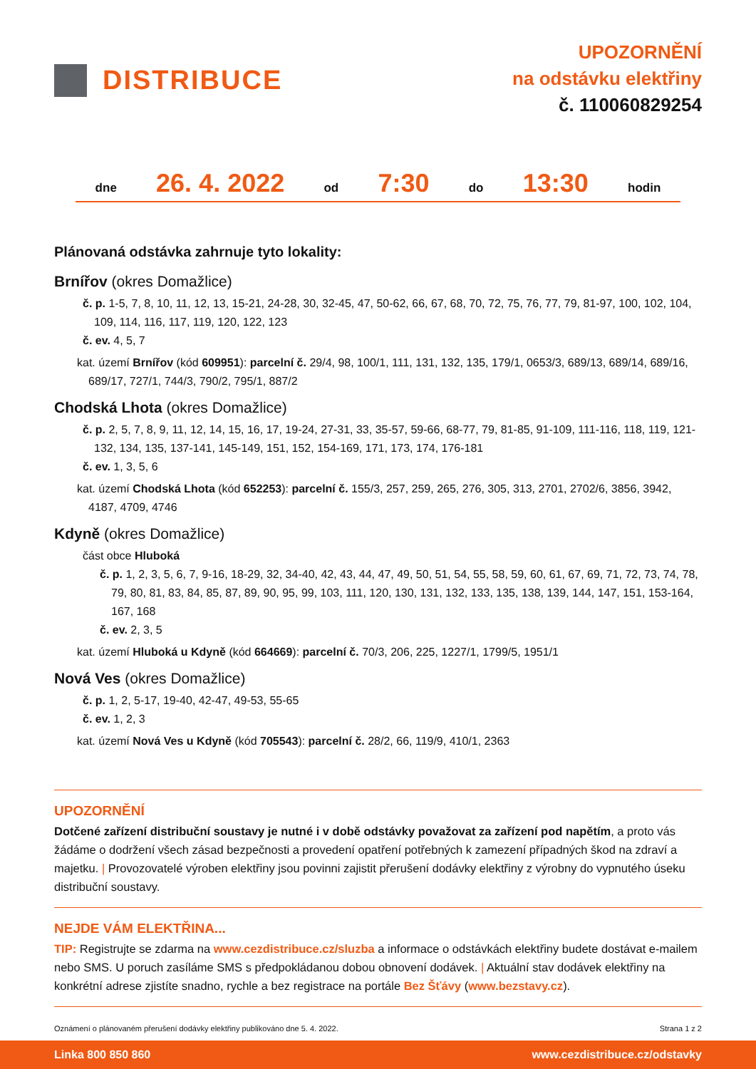DISTRIBUCE
UPOZORNĚNÍ
na odstávku elektřiny
č. 110060829254
dne 26. 4. 2022 od 7:30 do 13:30 hodin
Plánovaná odstávka zahrnuje tyto lokality:
Brnířov (okres Domažlice)
č. p. 1-5, 7, 8, 10, 11, 12, 13, 15-21, 24-28, 30, 32-45, 47, 50-62, 66, 67, 68, 70, 72, 75, 76, 77, 79, 81-97, 100, 102, 104, 109, 114, 116, 117, 119, 120, 122, 123
č. ev. 4, 5, 7
kat. území Brnířov (kód 609951): parcelní č. 29/4, 98, 100/1, 111, 131, 132, 135, 179/1, 0653/3, 689/13, 689/14, 689/16, 689/17, 727/1, 744/3, 790/2, 795/1, 887/2
Chodská Lhota (okres Domažlice)
č. p. 2, 5, 7, 8, 9, 11, 12, 14, 15, 16, 17, 19-24, 27-31, 33, 35-57, 59-66, 68-77, 79, 81-85, 91-109, 111-116, 118, 119, 121-132, 134, 135, 137-141, 145-149, 151, 152, 154-169, 171, 173, 174, 176-181
č. ev. 1, 3, 5, 6
kat. území Chodská Lhota (kód 652253): parcelní č. 155/3, 257, 259, 265, 276, 305, 313, 2701, 2702/6, 3856, 3942, 4187, 4709, 4746
Kdyně (okres Domažlice)
část obce Hluboká
č. p. 1, 2, 3, 5, 6, 7, 9-16, 18-29, 32, 34-40, 42, 43, 44, 47, 49, 50, 51, 54, 55, 58, 59, 60, 61, 67, 69, 71, 72, 73, 74, 78, 79, 80, 81, 83, 84, 85, 87, 89, 90, 95, 99, 103, 111, 120, 130, 131, 132, 133, 135, 138, 139, 144, 147, 151, 153-164, 167, 168
č. ev. 2, 3, 5
kat. území Hluboká u Kdyně (kód 664669): parcelní č. 70/3, 206, 225, 1227/1, 1799/5, 1951/1
Nová Ves (okres Domažlice)
č. p. 1, 2, 5-17, 19-40, 42-47, 49-53, 55-65
č. ev. 1, 2, 3
kat. území Nová Ves u Kdyně (kód 705543): parcelní č. 28/2, 66, 119/9, 410/1, 2363
UPOZORNĚNÍ
Dotčené zařízení distribuční soustavy je nutné i v době odstávky považovat za zařízení pod napětím, a proto vás žádáme o dodržení všech zásad bezpečnosti a provedení opatření potřebných k zamezení případných škod na zdraví a majetku. | Provozovatelé výroben elektřiny jsou povinni zajistit přerušení dodávky elektřiny z výrobny do vypnutého úseku distribuční soustavy.
NEJDE VÁM ELEKTŘINA...
TIP: Registrujte se zdarma na www.cezdistribuce.cz/sluzba a informace o odstávkách elektřiny budete dostávat e-mailem nebo SMS. U poruch zasíláme SMS s předpokládanou dobou obnovení dodávek. | Aktuální stav dodávek elektřiny na konkrétní adrese zjistíte snadno, rychle a bez registrace na portále Bez Šťávy (www.bezstavy.cz).
Oznámení o plánovaném přerušení dodávky elektřiny publikováno dne 5. 4. 2022. Strana 1 z 2
Linka 800 850 860 www.cezdistribuce.cz/odstavky